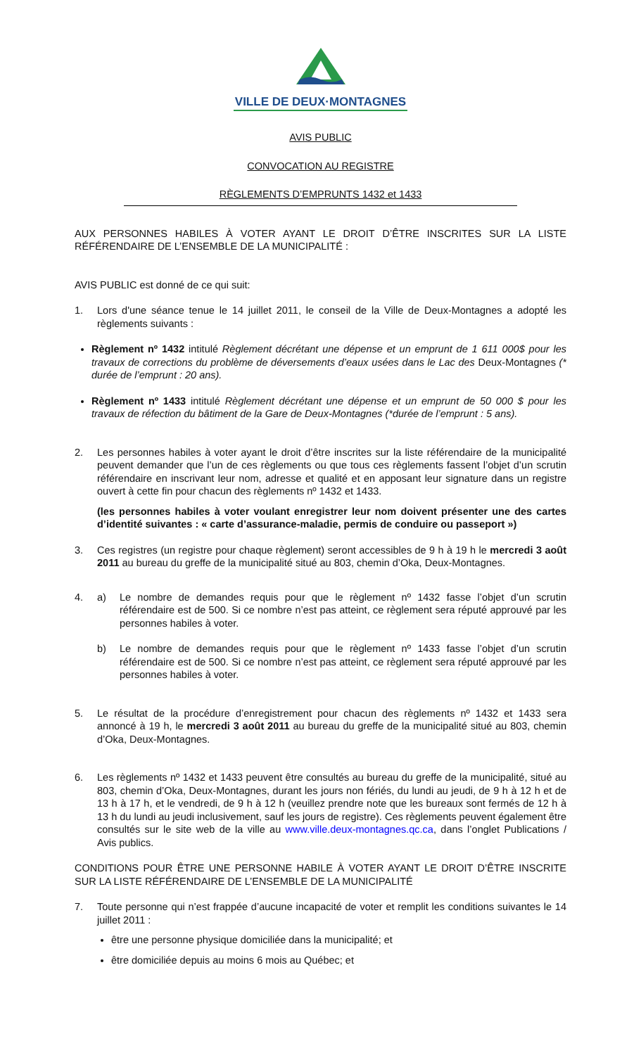VILLE DE DEUX·MONTAGNES
AVIS PUBLIC
CONVOCATION AU REGISTRE
RÈGLEMENTS D’EMPRUNTS 1432 et 1433
AUX PERSONNES HABILES À VOTER AYANT LE DROIT D’ÊTRE INSCRITES SUR LA LISTE RÉFÉRENDAIRE DE L’ENSEMBLE DE LA MUNICIPALITÉ :
AVIS PUBLIC est donné de ce qui suit:
1. Lors d'une séance tenue le 14 juillet 2011, le conseil de la Ville de Deux-Montagnes a adopté les règlements suivants :
Règlement nº 1432 intitulé Règlement décrétant une dépense et un emprunt de 1 611 000$ pour les travaux de corrections du problème de déversements d’eaux usées dans le Lac des Deux-Montagnes (* durée de l’emprunt : 20 ans).
Règlement nº 1433 intitulé Règlement décrétant une dépense et un emprunt de 50 000 $ pour les travaux de réfection du bâtiment de la Gare de Deux-Montagnes (*durée de l’emprunt : 5 ans).
2. Les personnes habiles à voter ayant le droit d’être inscrites sur la liste référendaire de la municipalité peuvent demander que l’un de ces règlements ou que tous ces règlements fassent l’objet d’un scrutin référendaire en inscrivant leur nom, adresse et qualité et en apposant leur signature dans un registre ouvert à cette fin pour chacun des règlements nº 1432 et 1433.
(les personnes habiles à voter voulant enregistrer leur nom doivent présenter une des cartes d’identité suivantes : « carte d’assurance-maladie, permis de conduire ou passeport »)
3. Ces registres (un registre pour chaque règlement) seront accessibles de 9 h à 19 h le mercredi 3 août 2011 au bureau du greffe de la municipalité situé au 803, chemin d’Oka, Deux-Montagnes.
4. a) Le nombre de demandes requis pour que le règlement nº 1432 fasse l’objet d’un scrutin référendaire est de 500. Si ce nombre n’est pas atteint, ce règlement sera réputé approuvé par les personnes habiles à voter.
b) Le nombre de demandes requis pour que le règlement nº 1433 fasse l’objet d’un scrutin référendaire est de 500. Si ce nombre n’est pas atteint, ce règlement sera réputé approuvé par les personnes habiles à voter.
5. Le résultat de la procédure d’enregistrement pour chacun des règlements nº 1432 et 1433 sera annoncé à 19 h, le mercredi 3 août 2011 au bureau du greffe de la municipalité situé au 803, chemin d’Oka, Deux-Montagnes.
6. Les règlements nº 1432 et 1433 peuvent être consultés au bureau du greffe de la municipalité, situé au 803, chemin d’Oka, Deux-Montagnes, durant les jours non fériés, du lundi au jeudi, de 9 h à 12 h et de 13 h à 17 h, et le vendredi, de 9 h à 12 h (veuillez prendre note que les bureaux sont fermés de 12 h à 13 h du lundi au jeudi inclusivement, sauf les jours de registre). Ces règlements peuvent également être consultés sur le site web de la ville au www.ville.deux-montagnes.qc.ca, dans l’onglet Publications / Avis publics.
CONDITIONS POUR ÊTRE UNE PERSONNE HABILE À VOTER AYANT LE DROIT D’ÊTRE INSCRITE SUR LA LISTE RÉFÉRENDAIRE DE L’ENSEMBLE DE LA MUNICIPALITÉ
7. Toute personne qui n’est frappée d’aucune incapacité de voter et remplit les conditions suivantes le 14 juillet 2011 :
être une personne physique domiciliée dans la municipalité; et
être domiciliée depuis au moins 6 mois au Québec; et